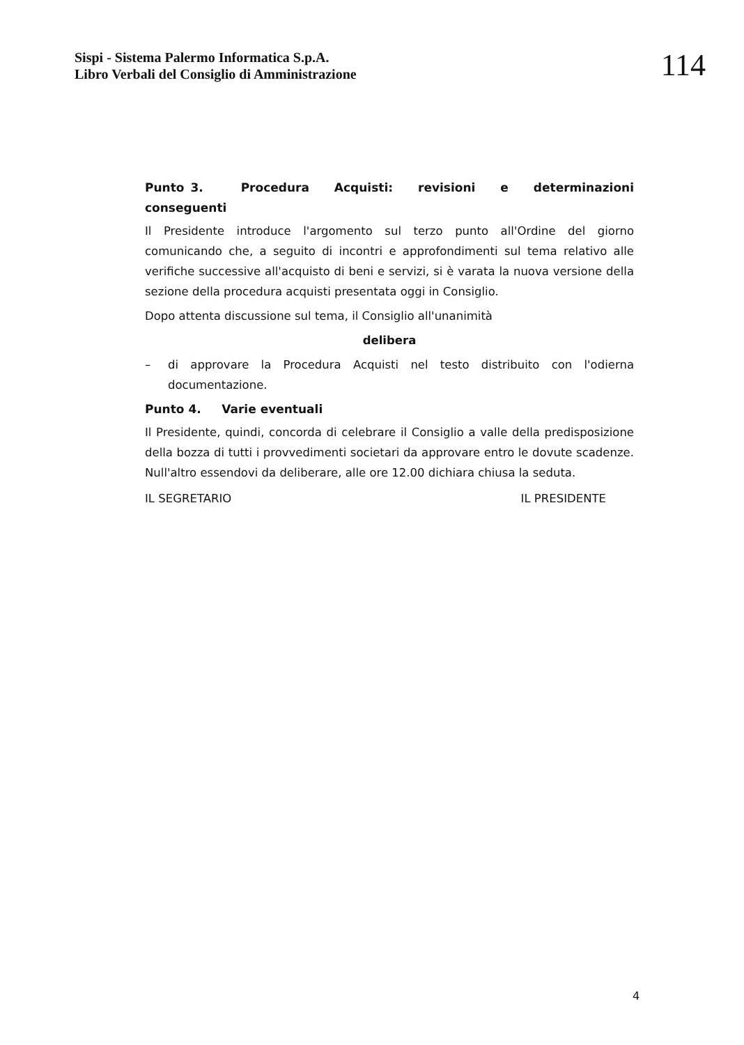Sispi - Sistema Palermo Informatica S.p.A.
Libro Verbali del Consiglio di Amministrazione
114
Punto 3. Procedura Acquisti: revisioni e determinazioni conseguenti
Il Presidente introduce l'argomento sul terzo punto all'Ordine del giorno comunicando che, a seguito di incontri e approfondimenti sul tema relativo alle verifiche successive all'acquisto di beni e servizi, si è varata la nuova versione della sezione della procedura acquisti presentata oggi in Consiglio.
Dopo attenta discussione sul tema, il Consiglio all'unanimità
delibera
– di approvare la Procedura Acquisti nel testo distribuito con l'odierna documentazione.
Punto 4. Varie eventuali
Il Presidente, quindi, concorda di celebrare il Consiglio a valle della predisposizione della bozza di tutti i provvedimenti societari da approvare entro le dovute scadenze. Null'altro essendovi da deliberare, alle ore 12.00 dichiara chiusa la seduta.
IL SEGRETARIO IL PRESIDENTE
4